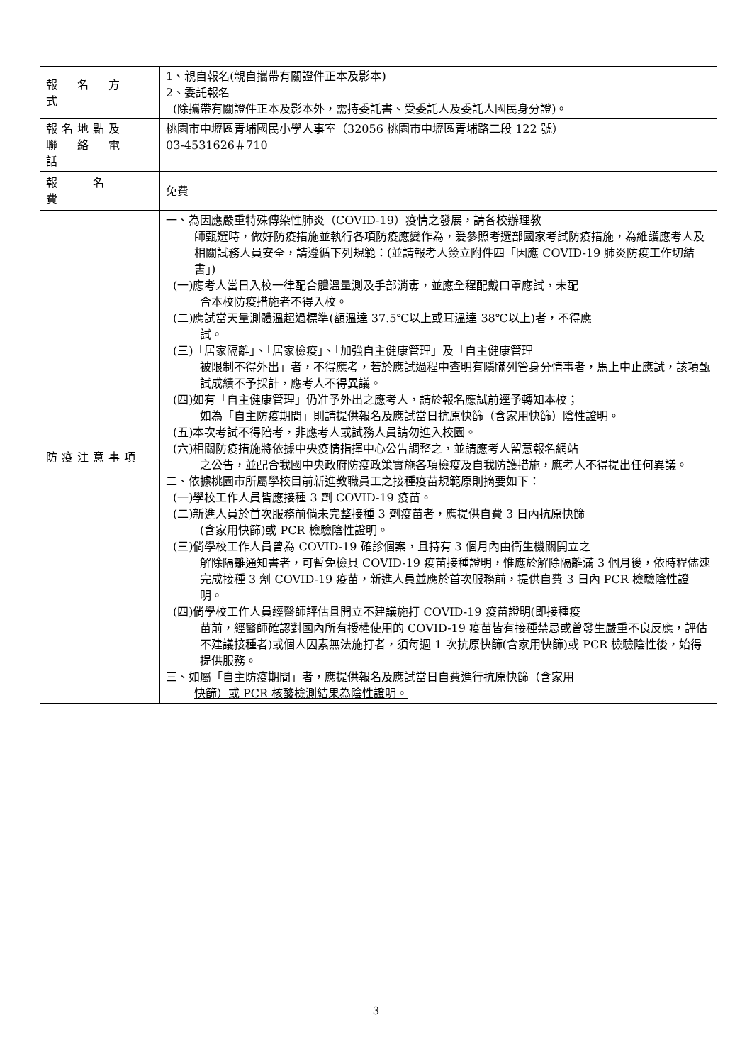| 報 名 方 式 | 1、親自報名(親自攜帶有關證件正本及影本) 2、委託報名 (除攜帶有關證件正本及影本外，需持委託書、受委託人及委託人國民身分證)。 |
| 報名地點及 聯 絡 電 話 | 桃園市中壢區青埔國民小學人事室（32056 桃園市中壢區青埔路二段 122 號） 03-4531626＃710 |
| 報 名 費 | 免費 |
| 防疫注意事項 | 一、為因應嚴重特殊傳染性肺炎（COVID-19）疫情之發展，請各校辦理教 師甄選時，做好防疫措施並執行各項防疫應變作為，爰參照考選部國家考試防疫措施，為維護應考人及相關試務人員安全，請遵循下列規範：(並請報考人簽立附件四「因應 COVID-19 肺炎防疫工作切結書」) (一)應考人當日入校一律配合體溫量測及手部消毒，並應全程配戴口罩應試，未配 合本校防疫措施者不得入校。 (二)應試當天量測體溫超過標準(額溫達 37.5℃以上或耳溫達 38℃以上)者，不得應 試。 (三)「居家隔離」、「居家檢疫」、「加強自主健康管理」及「自主健康管理 被限制不得外出」者，不得應考，若於應試過程中查明有隱瞞列管身分情事者，馬上中止應試，該項甄試成績不予採計，應考人不得異議。 (四)如有「自主健康管理」仍准予外出之應考人，請於報名應試前逕予轉知本校； 如為「自主防疫期間」則請提供報名及應試當日抗原快篩（含家用快篩）陰性證明。 (五)本次考試不得陪考，非應考人或試務人員請勿進入校園。 (六)相關防疫措施將依據中央疫情指揮中心公告調整之，並請應考人留意報名網站 之公告，並配合我國中央政府防疫政策實施各項檢疫及自我防護措施，應考人不得提出任何異議。 二、依據桃園市所屬學校目前新進教職員工之接種疫苗規範原則摘要如下： (一)學校工作人員皆應接種 3 劑 COVID-19 疫苗。 (二)新進人員於首次服務前倘未完整接種 3 劑疫苗者，應提供自費 3 日內抗原快篩 (含家用快篩)或 PCR 檢驗陰性證明。 (三)倘學校工作人員曾為 COVID-19 確診個案，且持有 3 個月內由衛生機關開立之 解除隔離通知書者，可暫免檢具 COVID-19 疫苗接種證明，惟應於解除隔離滿 3 個月後，依時程儘速完成接種 3 劑 COVID-19 疫苗，新進人員並應於首次服務前，提供自費 3 日內 PCR 檢驗陰性證明。 (四)倘學校工作人員經醫師評估且開立不建議施打 COVID-19 疫苗證明(即接種疫 苗前，經醫師確認對國內所有授權使用的 COVID-19 疫苗皆有接種禁忌或曾發生嚴重不良反應，評估不建議接種者)或個人因素無法施打者，須每週 1 次抗原快篩(含家用快篩)或 PCR 檢驗陰性後，始得提供服務。 三、 如屬「自主防疫期間」者，應提供報名及應試當日自費進行抗原快篩（含家用 快篩）或 PCR 核酸檢測結果為陰性證明。 |
3